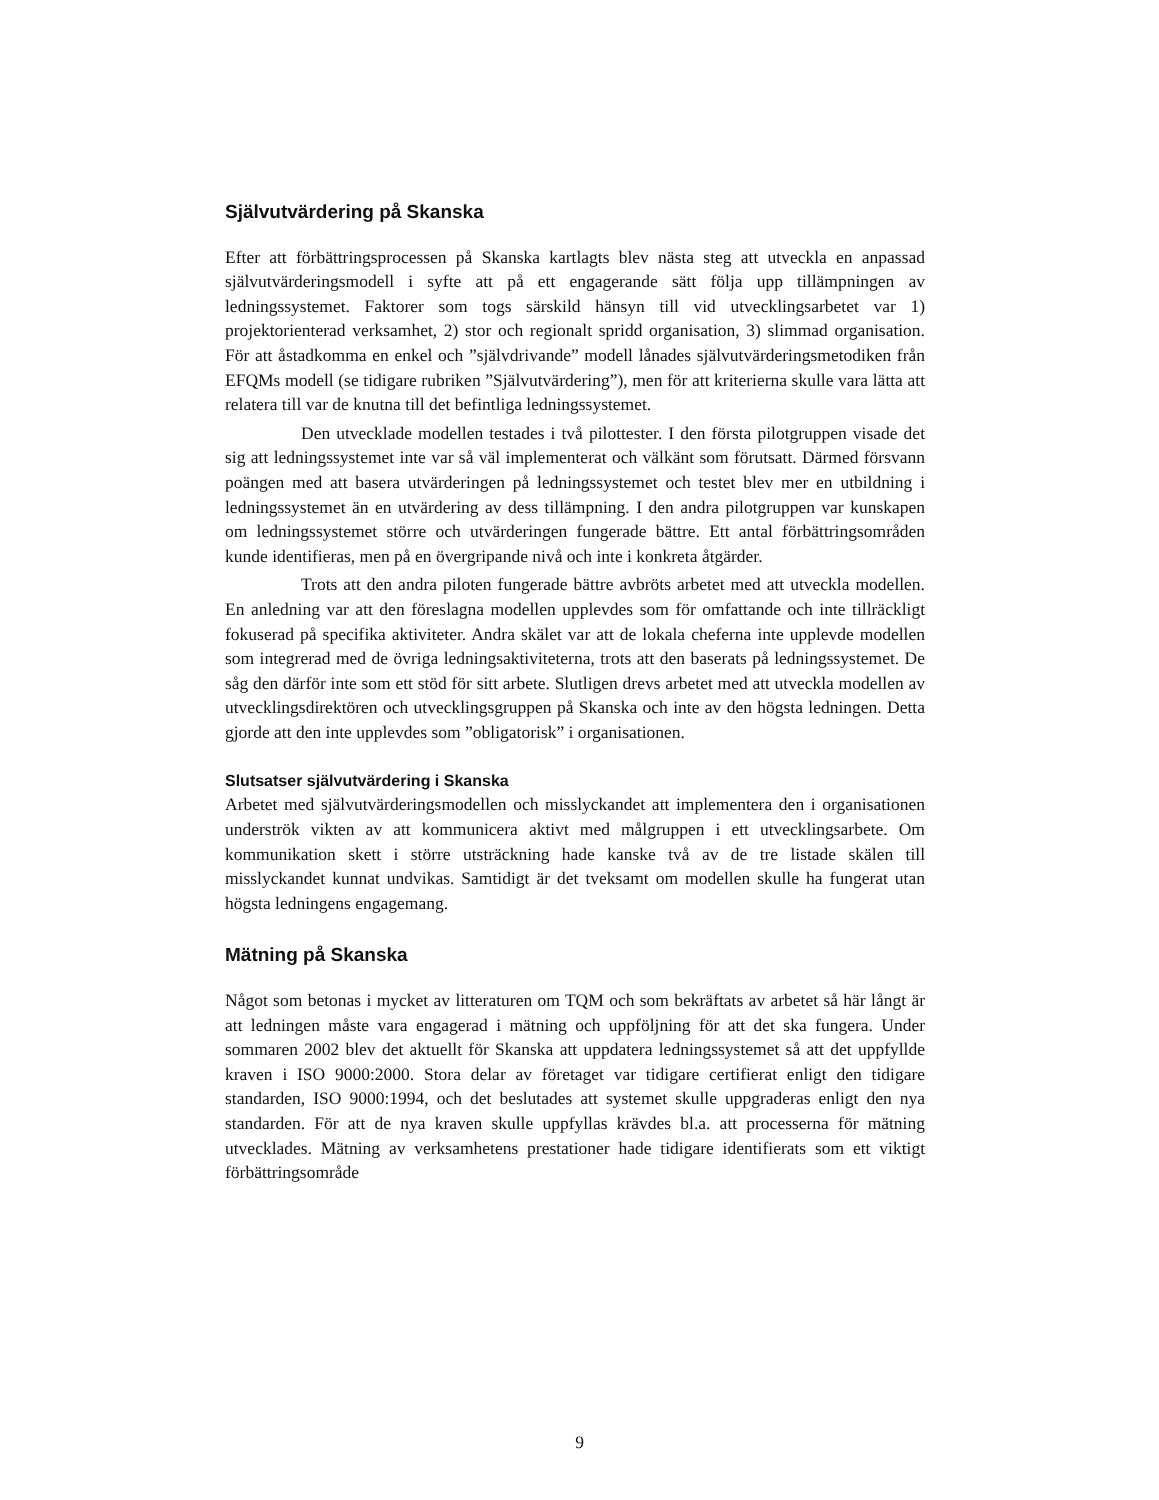Självutvärdering på Skanska
Efter att förbättringsprocessen på Skanska kartlagts blev nästa steg att utveckla en anpassad självutvärderingsmodell i syfte att på ett engagerande sätt följa upp tillämpningen av ledningssystemet. Faktorer som togs särskild hänsyn till vid utvecklingsarbetet var 1) projektorienterad verksamhet, 2) stor och regionalt spridd organisation, 3) slimmad organisation. För att åstadkomma en enkel och ”självdrivande” modell lånades självutvärderingsmetodiken från EFQMs modell (se tidigare rubriken ”Självutvärdering”), men för att kriterierna skulle vara lätta att relatera till var de knutna till det befintliga ledningssystemet.
Den utvecklade modellen testades i två pilottester. I den första pilotgruppen visade det sig att ledningssystemet inte var så väl implementerat och välkänt som förutsatt. Därmed försvann poängen med att basera utvärderingen på ledningssystemet och testet blev mer en utbildning i ledningssystemet än en utvärdering av dess tillämpning. I den andra pilotgruppen var kunskapen om ledningssystemet större och utvärderingen fungerade bättre. Ett antal förbättringsområden kunde identifieras, men på en övergripande nivå och inte i konkreta åtgärder.
Trots att den andra piloten fungerade bättre avbröts arbetet med att utveckla modellen. En anledning var att den föreslagna modellen upplevdes som för omfattande och inte tillräckligt fokuserad på specifika aktiviteter. Andra skälet var att de lokala cheferna inte upplevde modellen som integrerad med de övriga ledningsaktiviteterna, trots att den baserats på ledningssystemet. De såg den därför inte som ett stöd för sitt arbete. Slutligen drevs arbetet med att utveckla modellen av utvecklingsdirektören och utvecklingsgruppen på Skanska och inte av den högsta ledningen. Detta gjorde att den inte upplevdes som ”obligatorisk” i organisationen.
Slutsatser självutvärdering i Skanska
Arbetet med självutvärderingsmodellen och misslyckandet att implementera den i organisationen underströk vikten av att kommunicera aktivt med målgruppen i ett utvecklingsarbete. Om kommunikation skett i större utsträckning hade kanske två av de tre listade skälen till misslyckandet kunnat undvikas. Samtidigt är det tveksamt om modellen skulle ha fungerat utan högsta ledningens engagemang.
Mätning på Skanska
Något som betonas i mycket av litteraturen om TQM och som bekräftats av arbetet så här långt är att ledningen måste vara engagerad i mätning och uppföljning för att det ska fungera. Under sommaren 2002 blev det aktuellt för Skanska att uppdatera ledningssystemet så att det uppfyllde kraven i ISO 9000:2000. Stora delar av företaget var tidigare certifierat enligt den tidigare standarden, ISO 9000:1994, och det beslutades att systemet skulle uppgraderas enligt den nya standarden. För att de nya kraven skulle uppfyllas krävdes bl.a. att processerna för mätning utvecklades. Mätning av verksamhetens prestationer hade tidigare identifierats som ett viktigt förbättringsområde
9